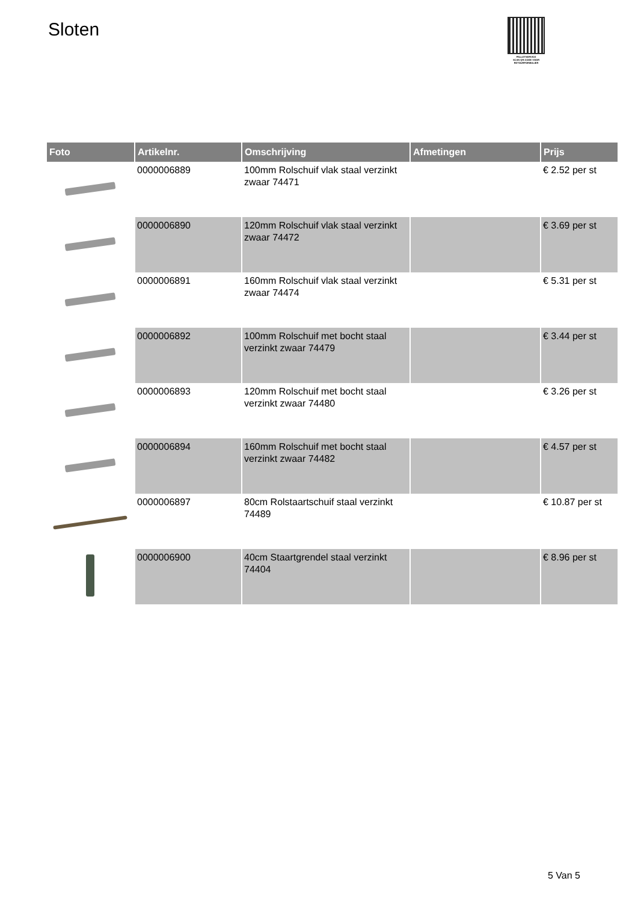Sloten
PALLETSERVICE
SCAN QR-CODE VOOR
RETOURFORMULIER
| Foto | Artikelnr. | Omschrijving | Afmetingen | Prijs |
| --- | --- | --- | --- | --- |
| | 0000006889 | 100mm Rolschuif vlak staal verzinkt zwaar 74471 | | € 2.52 per st |
| | 0000006890 | 120mm Rolschuif vlak staal verzinkt zwaar 74472 | | € 3.69 per st |
| | 0000006891 | 160mm Rolschuif vlak staal verzinkt zwaar 74474 | | € 5.31 per st |
| | 0000006892 | 100mm Rolschuif met bocht staal verzinkt zwaar 74479 | | € 3.44 per st |
| | 0000006893 | 120mm Rolschuif met bocht staal verzinkt zwaar 74480 | | € 3.26 per st |
| | 0000006894 | 160mm Rolschuif met bocht staal verzinkt zwaar 74482 | | € 4.57 per st |
| | 0000006897 | 80cm Rolstaartschuif staal verzinkt 74489 | | € 10.87 per st |
| | 0000006900 | 40cm Staartgrendel staal verzinkt 74404 | | € 8.96 per st |
5 Van 5